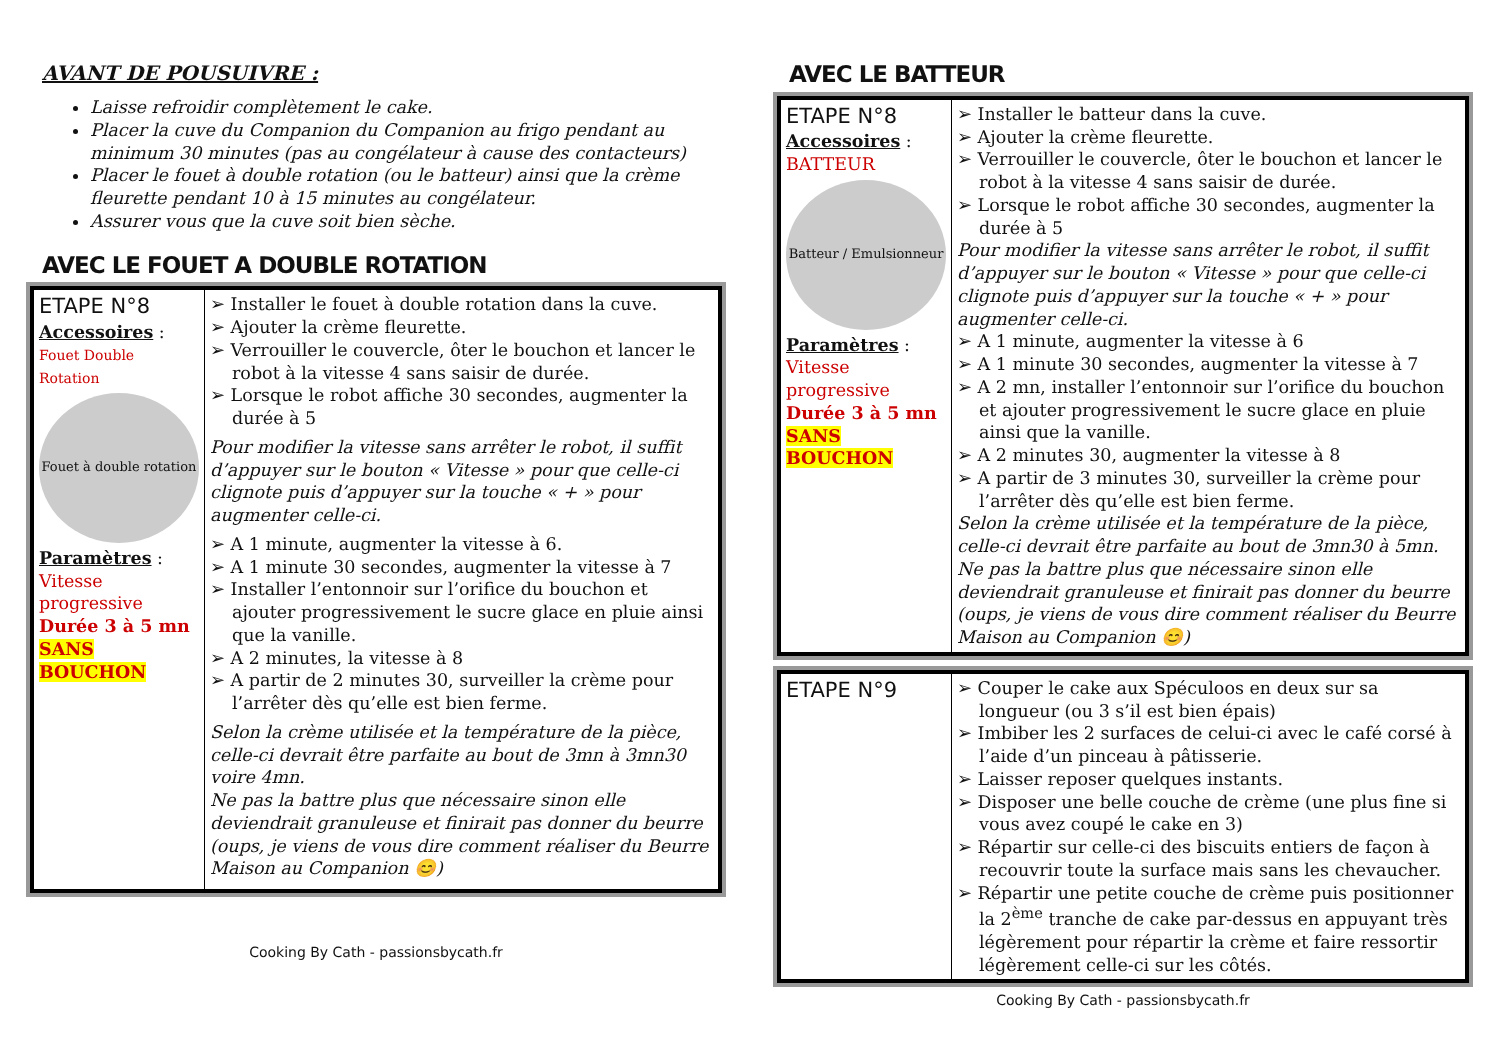AVANT DE POUSUIVRE :
Laisse refroidir complètement le cake.
Placer la cuve du Companion du Companion au frigo pendant au minimum 30 minutes (pas au congélateur à cause des contacteurs)
Placer le fouet à double rotation (ou le batteur) ainsi que la crème fleurette pendant 10 à 15 minutes au congélateur.
Assurer vous que la cuve soit bien sèche.
AVEC LE FOUET A DOUBLE ROTATION
| ETAPE N°8 Accessoires : Fouet Double Rotation Fouet à double rotation Paramètres : Vitesse progressive Durée 3 à 5 mn SANS BOUCHON | ➢ Installer le fouet à double rotation dans la cuve. ➢ Ajouter la crème fleurette. ➢ Verrouiller le couvercle, ôter le bouchon et lancer le robot à la vitesse 4 sans saisir de durée. ➢ Lorsque le robot affiche 30 secondes, augmenter la durée à 5 Pour modifier la vitesse sans arrêter le robot, il suffit d’appuyer sur le bouton « Vitesse » pour que celle-ci clignote puis d’appuyer sur la touche « + » pour augmenter celle-ci. ➢ A 1 minute, augmenter la vitesse à 6. ➢ A 1 minute 30 secondes, augmenter la vitesse à 7 ➢ Installer l’entonnoir sur l’orifice du bouchon et ajouter progressivement le sucre glace en pluie ainsi que la vanille. ➢ A 2 minutes, la vitesse à 8 ➢ A partir de 2 minutes 30, surveiller la crème pour l’arrêter dès qu’elle est bien ferme. Selon la crème utilisée et la température de la pièce, celle-ci devrait être parfaite au bout de 3mn à 3mn30 voire 4mn. Ne pas la battre plus que nécessaire sinon elle deviendrait granuleuse et finirait pas donner du beurre (oups, je viens de vous dire comment réaliser du Beurre Maison au Companion 😊) |
Cooking By Cath - passionsbycath.fr
AVEC LE BATTEUR
| ETAPE N°8 Accessoires : BATTEUR Batteur / Emulsionneur Paramètres : Vitesse progressive Durée 3 à 5 mn SANS BOUCHON | ➢ Installer le batteur dans la cuve. ➢ Ajouter la crème fleurette. ➢ Verrouiller le couvercle, ôter le bouchon et lancer le robot à la vitesse 4 sans saisir de durée. ➢ Lorsque le robot affiche 30 secondes, augmenter la durée à 5 Pour modifier la vitesse sans arrêter le robot, il suffit d’appuyer sur le bouton « Vitesse » pour que celle-ci clignote puis d’appuyer sur la touche « + » pour augmenter celle-ci. ➢ A 1 minute, augmenter la vitesse à 6 ➢ A 1 minute 30 secondes, augmenter la vitesse à 7 ➢ A 2 mn, installer l’entonnoir sur l’orifice du bouchon et ajouter progressivement le sucre glace en pluie ainsi que la vanille. ➢ A 2 minutes 30, augmenter la vitesse à 8 ➢ A partir de 3 minutes 30, surveiller la crème pour l’arrêter dès qu’elle est bien ferme. Selon la crème utilisée et la température de la pièce, celle-ci devrait être parfaite au bout de 3mn30 à 5mn. Ne pas la battre plus que nécessaire sinon elle deviendrait granuleuse et finirait pas donner du beurre (oups, je viens de vous dire comment réaliser du Beurre Maison au Companion 😊) |
| ETAPE N°9 | ➢ Couper le cake aux Spéculoos en deux sur sa longueur (ou 3 s’il est bien épais) ➢ Imbiber les 2 surfaces de celui-ci avec le café corsé à l’aide d’un pinceau à pâtisserie. ➢ Laisser reposer quelques instants. ➢ Disposer une belle couche de crème (une plus fine si vous avez coupé le cake en 3) ➢ Répartir sur celle-ci des biscuits entiers de façon à recouvrir toute la surface mais sans les chevaucher. ➢ Répartir une petite couche de crème puis positionner la 2<sup>ème</sup> tranche de cake par-dessus en appuyant très légèrement pour répartir la crème et faire ressortir légèrement celle-ci sur les côtés. |
Cooking By Cath - passionsbycath.fr